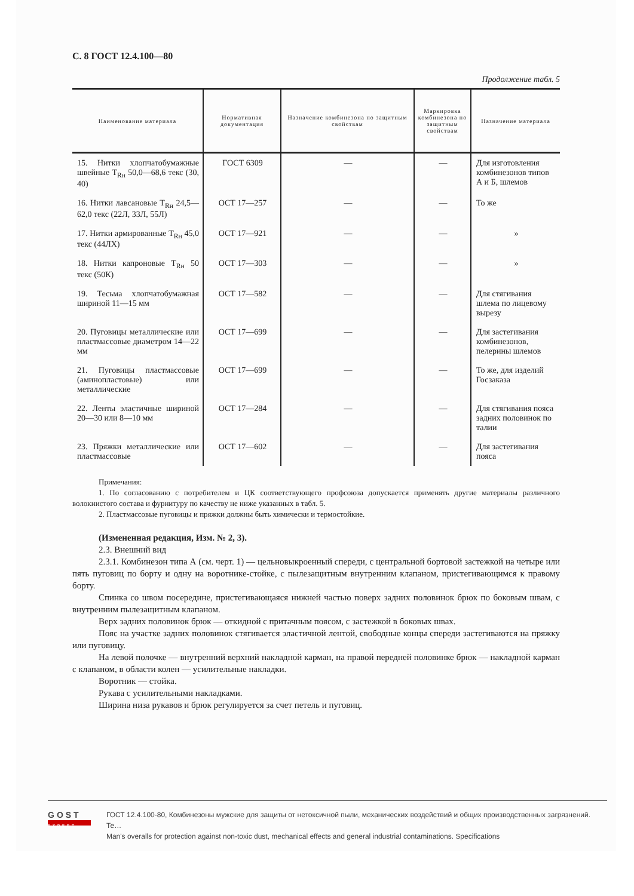С. 8 ГОСТ 12.4.100—80
Продолжение табл. 5
| Наименование материала | Нормативная документация | Назначение комбинезона по защитным свойствам | Маркировка комбинезона по защитным свойствам | Назначение материала |
| --- | --- | --- | --- | --- |
| 15. Нитки хлопчатобумажные швейные Т<sub>Rн</sub> 50,0—68,6 текс (30, 40) | ГОСТ 6309 | — | — | Для изготовления комбинезонов типов А и Б, шлемов |
| 16. Нитки лавсановые Т<sub>Rн</sub> 24,5—62,0 текс (22Л, 33Л, 55Л) | ОСТ 17—257 | — | — | То же |
| 17. Нитки армированные Т<sub>Rн</sub> 45,0 текс (44ЛХ) | ОСТ 17—921 | — | — | » |
| 18. Нитки капроновые Т<sub>Rн</sub> 50 текс (50К) | ОСТ 17—303 | — | — | » |
| 19. Тесьма хлопчатобумажная шириной 11—15 мм | ОСТ 17—582 | — | — | Для стягивания шлема по лицевому вырезу |
| 20. Пуговицы металлические или пластмассовые диаметром 14—22 мм | ОСТ 17—699 | — | — | Для застегивания комбинезонов, пелерины шлемов |
| 21. Пуговицы пластмассовые (аминопластовые) или металлические | ОСТ 17—699 | — | — | То же, для изделий Госзаказа |
| 22. Ленты эластичные шириной 20—30 или 8—10 мм | ОСТ 17—284 | — | — | Для стягивания пояса задних половинок по талии |
| 23. Пряжки металлические или пластмассовые | ОСТ 17—602 | — | — | Для застегивания пояса |
Примечания:
1. По согласованию с потребителем и ЦК соответствующего профсоюза допускается применять другие материалы различного волокнистого состава и фурнитуру по качеству не ниже указанных в табл. 5.
2. Пластмассовые пуговицы и пряжки должны быть химически и термостойкие.
(Измененная редакция, Изм. № 2, 3).
2.3. Внешний вид
2.3.1. Комбинезон типа А (см. черт. 1) — цельновыкроенный спереди, с центральной бортовой застежкой на четыре или пять пуговиц по борту и одну на воротнике-стойке, с пылезащитным внутренним клапаном, пристегивающимся к правому борту.
Спинка со швом посередине, пристегивающаяся нижней частью поверх задних половинок брюк по боковым швам, с внутренним пылезащитным клапаном.
Верх задних половинок брюк — откидной с притачным поясом, с застежкой в боковых швах.
Пояс на участке задних половинок стягивается эластичной лентой, свободные концы спереди застегиваются на пряжку или пуговицу.
На левой полочке — внутренний верхний накладной карман, на правой передней половинке брюк — накладной карман с клапаном, в области колен — усилительные накладки.
Воротник — стойка.
Рукава с усилительными накладками.
Ширина низа рукавов и брюк регулируется за счет петель и пуговиц.
GOST
EXPERT
ГОСТ 12.4.100-80, Комбинезоны мужские для защиты от нетоксичной пыли, механических воздействий и общих производственных загрязнений. Те…
Man's overalls for protection against non-toxic dust, mechanical effects and general industrial contaminations. Specifications